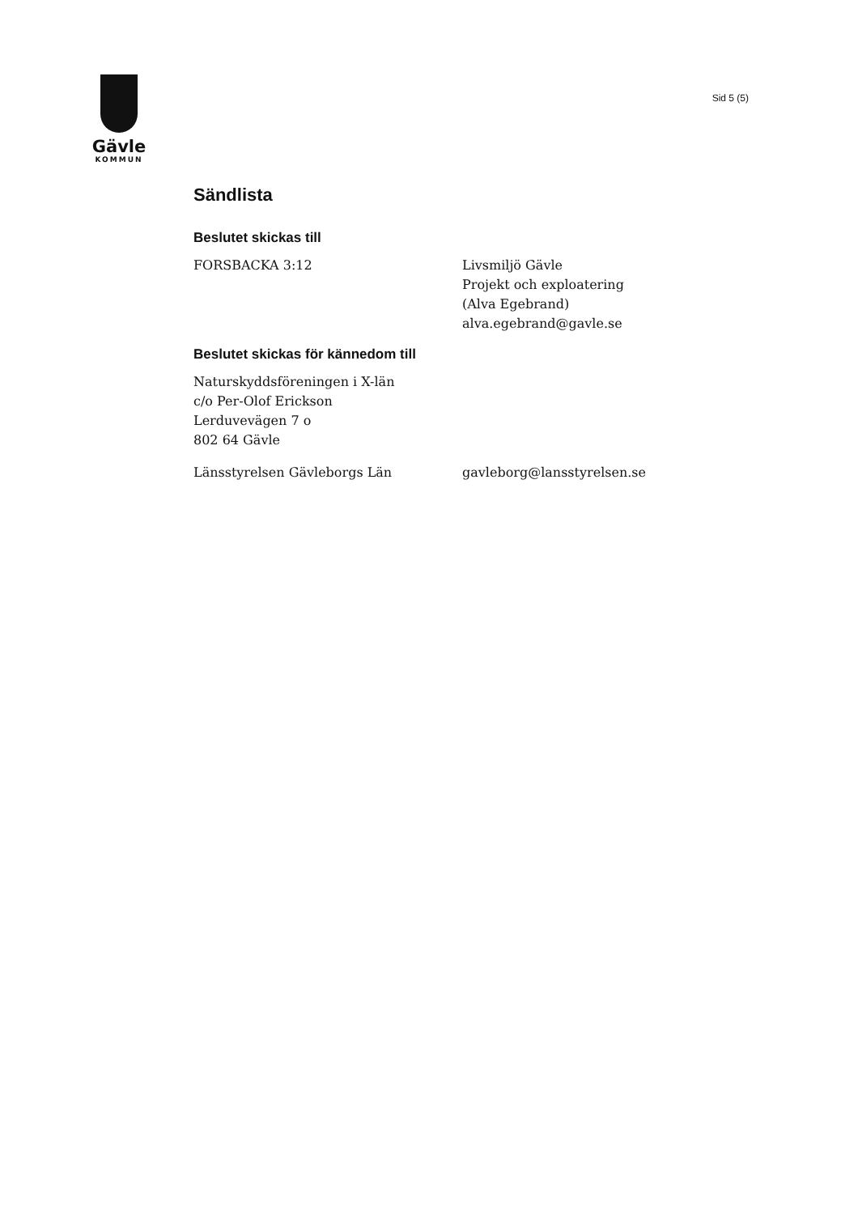Gävle
KOMMUN
Sid 5 (5)
Sändlista
Beslutet skickas till
FORSBACKA 3:12 Livsmiljö Gävle
Projekt och exploatering
(Alva Egebrand)
alva.egebrand@gavle.se
Beslutet skickas för kännedom till
Naturskyddsföreningen i X-län
c/o Per-Olof Erickson
Lerduvevägen 7 o
802 64 Gävle
Länsstyrelsen Gävleborgs Län gavleborg@lansstyrelsen.se